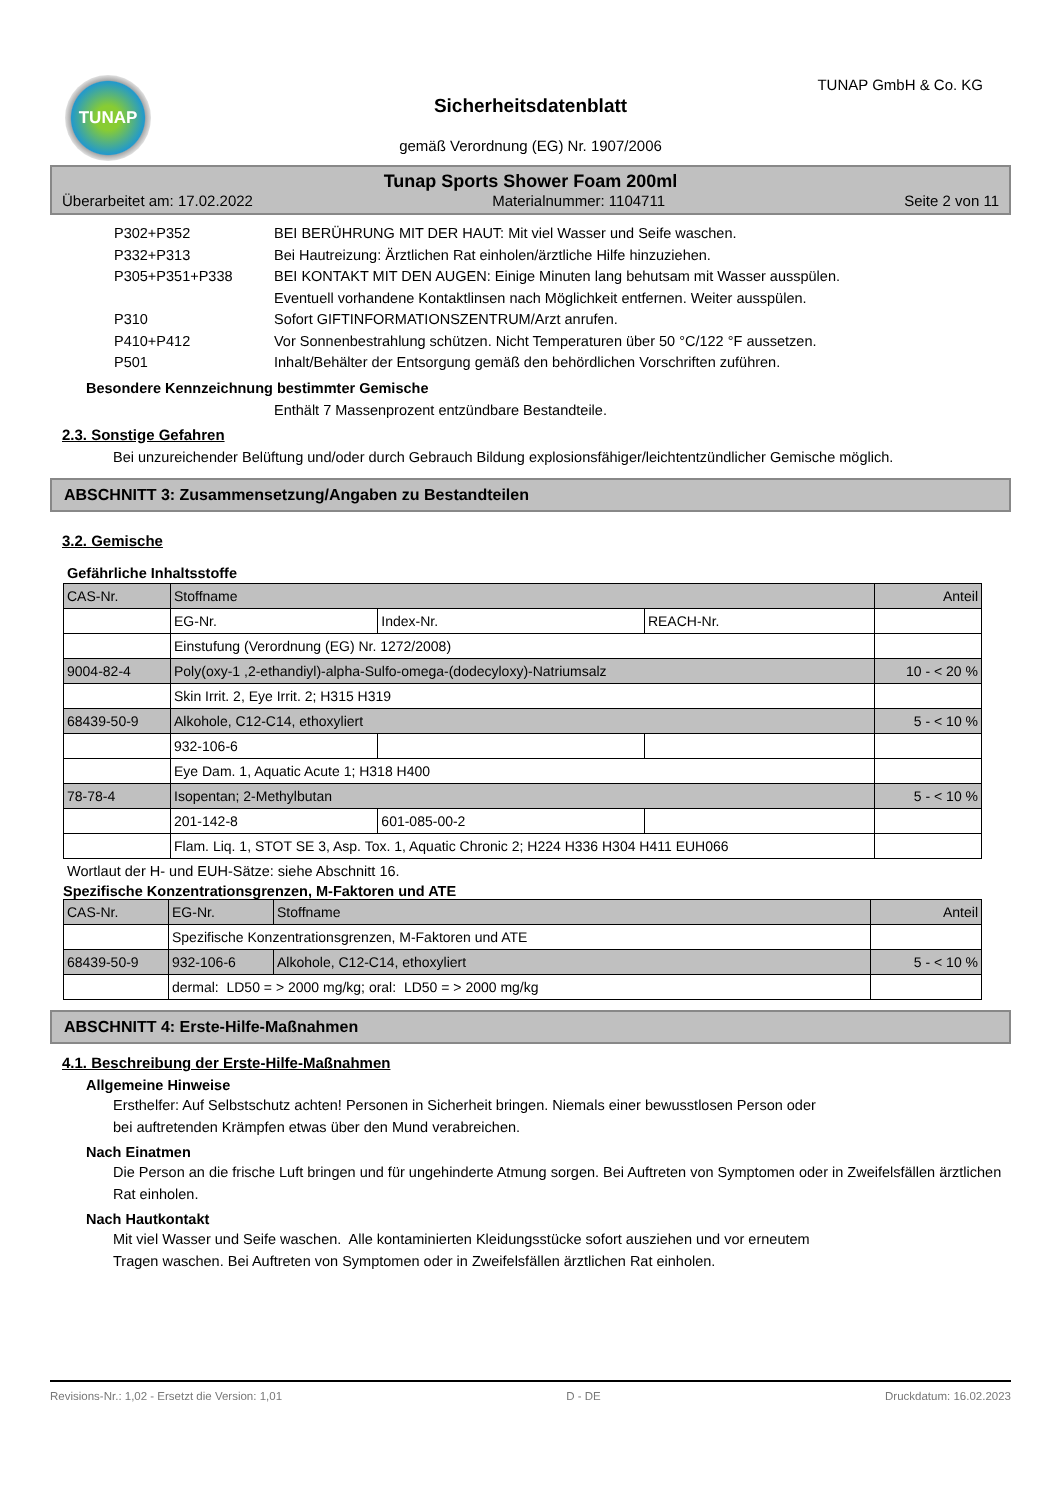TUNAP
Sicherheitsdatenblatt
gemäß Verordnung (EG) Nr. 1907/2006
TUNAP GmbH & Co. KG
Tunap Sports Shower Foam 200ml
Überarbeitet am: 17.02.2022 Materialnummer: 1104711 Seite 2 von 11
P302+P352 BEI BERÜHRUNG MIT DER HAUT: Mit viel Wasser und Seife waschen.
P332+P313 Bei Hautreizung: Ärztlichen Rat einholen/ärztliche Hilfe hinzuziehen.
P305+P351+P338 BEI KONTAKT MIT DEN AUGEN: Einige Minuten lang behutsam mit Wasser ausspülen.
Eventuell vorhandene Kontaktlinsen nach Möglichkeit entfernen. Weiter ausspülen.
P310 Sofort GIFTINFORMATIONSZENTRUM/Arzt anrufen.
P410+P412 Vor Sonnenbestrahlung schützen. Nicht Temperaturen über 50 °C/122 °F aussetzen.
P501 Inhalt/Behälter der Entsorgung gemäß den behördlichen Vorschriften zuführen.
Besondere Kennzeichnung bestimmter Gemische
Enthält 7 Massenprozent entzündbare Bestandteile.
2.3. Sonstige Gefahren
Bei unzureichender Belüftung und/oder durch Gebrauch Bildung explosionsfähiger/leichtentzündlicher Gemische möglich.
ABSCHNITT 3: Zusammensetzung/Angaben zu Bestandteilen
3.2. Gemische
Gefährliche Inhaltsstoffe
| CAS-Nr. | Stoffname | | | Anteil |
| | EG-Nr. | Index-Nr. | REACH-Nr. | |
| | Einstufung (Verordnung (EG) Nr. 1272/2008) | | | |
| 9004-82-4 | Poly(oxy-1 ,2-ethandiyl)-alpha-Sulfo-omega-(dodecyloxy)-Natriumsalz | | | 10 - < 20 % |
| | Skin Irrit. 2, Eye Irrit. 2; H315 H319 | | | |
| 68439-50-9 | Alkohole, C12-C14, ethoxyliert | | | 5 - < 10 % |
| | 932-106-6 | | | |
| | Eye Dam. 1, Aquatic Acute 1; H318 H400 | | | |
| 78-78-4 | Isopentan; 2-Methylbutan | | | 5 - < 10 % |
| | 201-142-8 | 601-085-00-2 | | |
| | Flam. Liq. 1, STOT SE 3, Asp. Tox. 1, Aquatic Chronic 2; H224 H336 H304 H411 EUH066 | | | |
Wortlaut der H- und EUH-Sätze: siehe Abschnitt 16.
Spezifische Konzentrationsgrenzen, M-Faktoren und ATE
| CAS-Nr. | EG-Nr. | Stoffname | Anteil |
| | Spezifische Konzentrationsgrenzen, M-Faktoren und ATE | | |
| 68439-50-9 | 932-106-6 | Alkohole, C12-C14, ethoxyliert | 5 - < 10 % |
| | dermal: LD50 = > 2000 mg/kg; oral: LD50 = > 2000 mg/kg | | |
ABSCHNITT 4: Erste-Hilfe-Maßnahmen
4.1. Beschreibung der Erste-Hilfe-Maßnahmen
Allgemeine Hinweise
Ersthelfer: Auf Selbstschutz achten! Personen in Sicherheit bringen. Niemals einer bewusstlosen Person oder
bei auftretenden Krämpfen etwas über den Mund verabreichen.
Nach Einatmen
Die Person an die frische Luft bringen und für ungehinderte Atmung sorgen. Bei Auftreten von Symptomen oder in Zweifelsfällen ärztlichen Rat einholen.
Nach Hautkontakt
Mit viel Wasser und Seife waschen. Alle kontaminierten Kleidungsstücke sofort ausziehen und vor erneutem
Tragen waschen. Bei Auftreten von Symptomen oder in Zweifelsfällen ärztlichen Rat einholen.
Revisions-Nr.: 1,02 - Ersetzt die Version: 1,01 D - DE Druckdatum: 16.02.2023